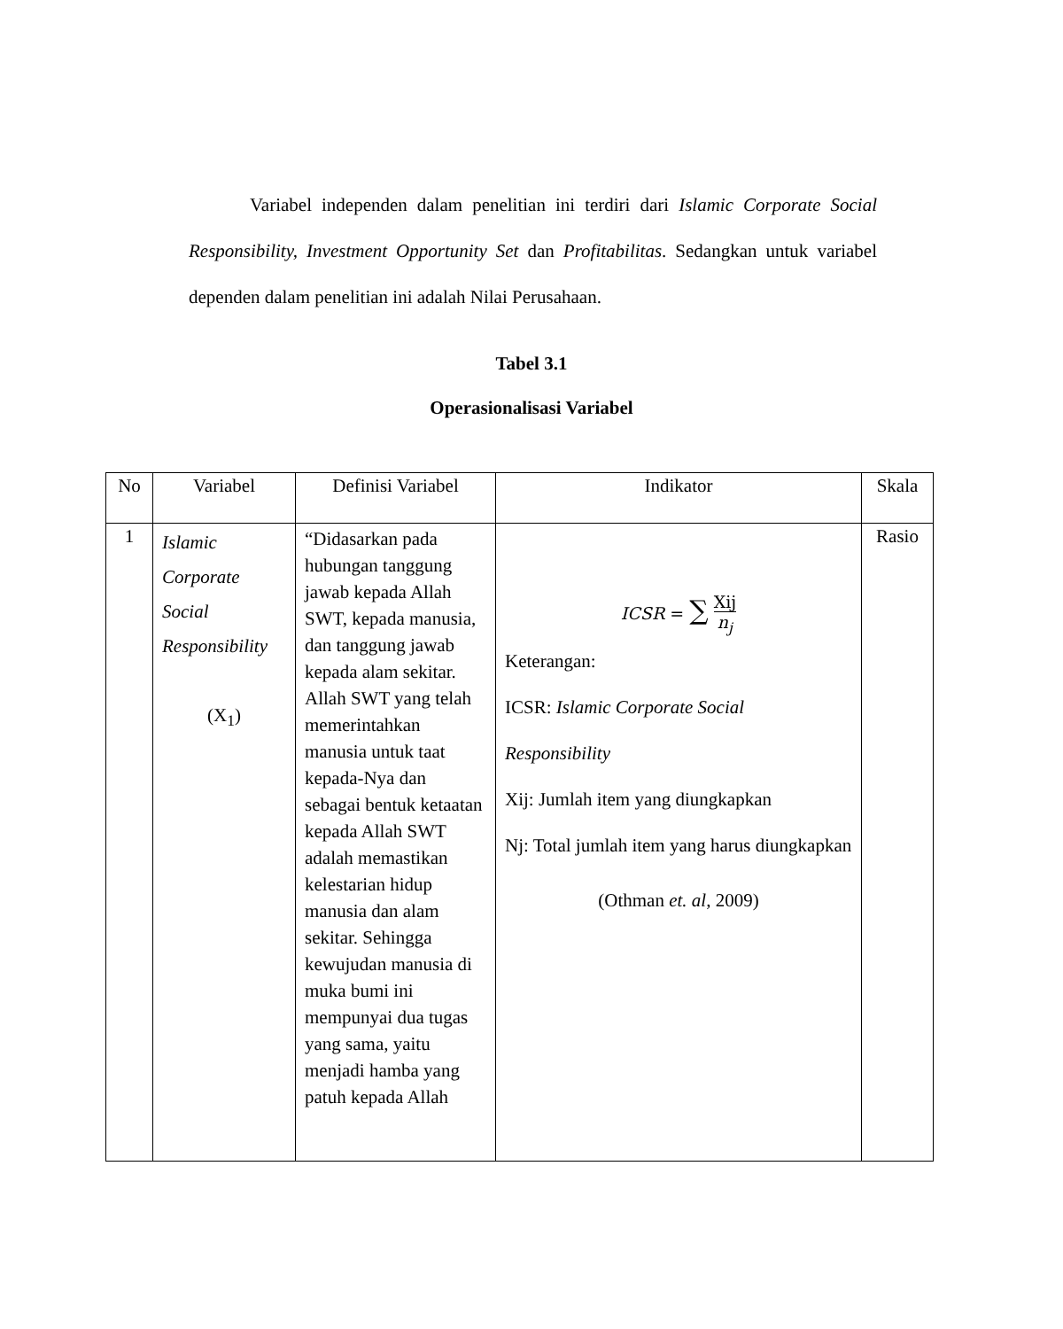Variabel independen dalam penelitian ini terdiri dari Islamic Corporate Social Responsibility, Investment Opportunity Set dan Profitabilitas. Sedangkan untuk variabel dependen dalam penelitian ini adalah Nilai Perusahaan.
Tabel 3.1
Operasionalisasi Variabel
| No | Variabel | Definisi Variabel | Indikator | Skala |
| --- | --- | --- | --- | --- |
| 1 | Islamic Corporate Social Responsibility (X<sub>1</sub>) | “Didasarkan pada hubungan tanggung jawab kepada Allah SWT, kepada manusia, dan tanggung jawab kepada alam sekitar. Allah SWT yang telah memerintahkan manusia untuk taat kepada-Nya dan sebagai bentuk ketaatan kepada Allah SWT adalah memastikan kelestarian hidup manusia dan alam sekitar. Sehingga kewujudan manusia di muka bumi ini mempunyai dua tugas yang sama, yaitu menjadi hamba yang patuh kepada Allah | ICSR = ∑ Xij n<sub>j</sub> Keterangan: ICSR: Islamic Corporate Social Responsibility Xij: Jumlah item yang diungkapkan Nj: Total jumlah item yang harus diungkapkan (Othman et. al , 2009) | Rasio |